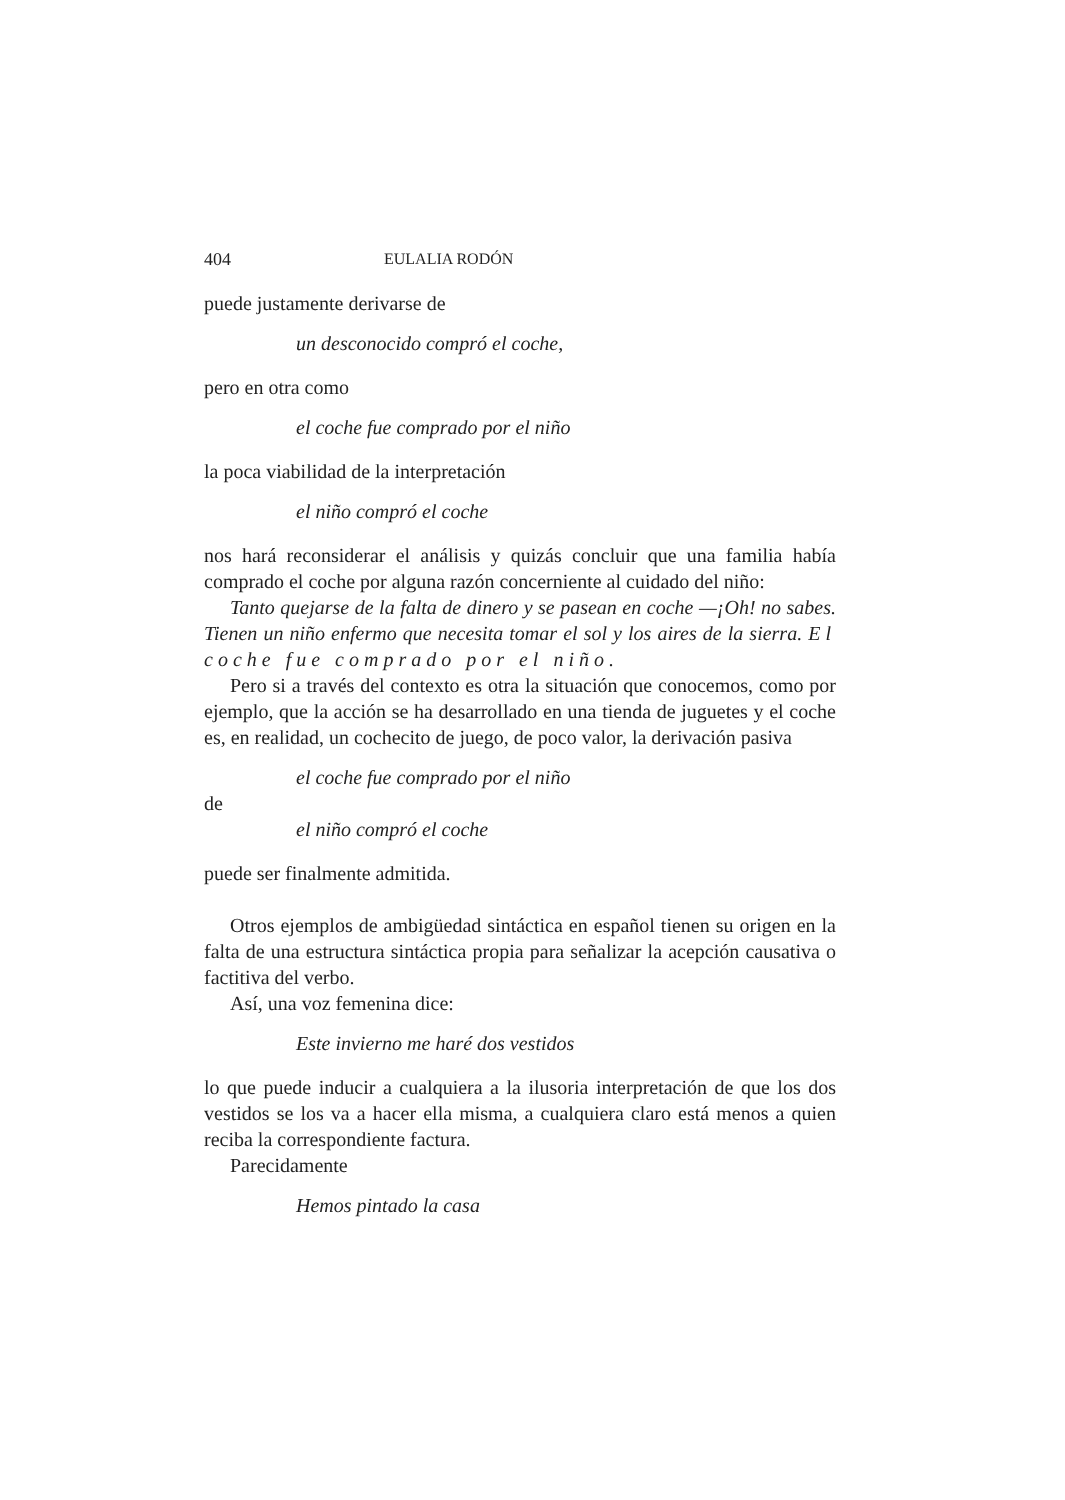404 EULALIA RODÓN
puede justamente derivarse de
un desconocido compró el coche,
pero en otra como
el coche fue comprado por el niño
la poca viabilidad de la interpretación
el niño compró el coche
nos hará reconsiderar el análisis y quizás concluir que una familia había comprado el coche por alguna razón concerniente al cuidado del niño:
Tanto quejarse de la falta de dinero y se pasean en coche —¡Oh! no sabes. Tienen un niño enfermo que necesita tomar el sol y los aires de la sierra. El coche fue comprado por el niño.
Pero si a través del contexto es otra la situación que conocemos, como por ejemplo, que la acción se ha desarrollado en una tienda de juguetes y el coche es, en realidad, un cochecito de juego, de poco valor, la derivación pasiva
el coche fue comprado por el niño
de
el niño compró el coche
puede ser finalmente admitida.
Otros ejemplos de ambigüedad sintáctica en español tienen su origen en la falta de una estructura sintáctica propia para señalizar la acepción causativa o factitiva del verbo.
Así, una voz femenina dice:
Este invierno me haré dos vestidos
lo que puede inducir a cualquiera a la ilusoria interpretación de que los dos vestidos se los va a hacer ella misma, a cualquiera claro está menos a quien reciba la correspondiente factura.
Parecidamente
Hemos pintado la casa